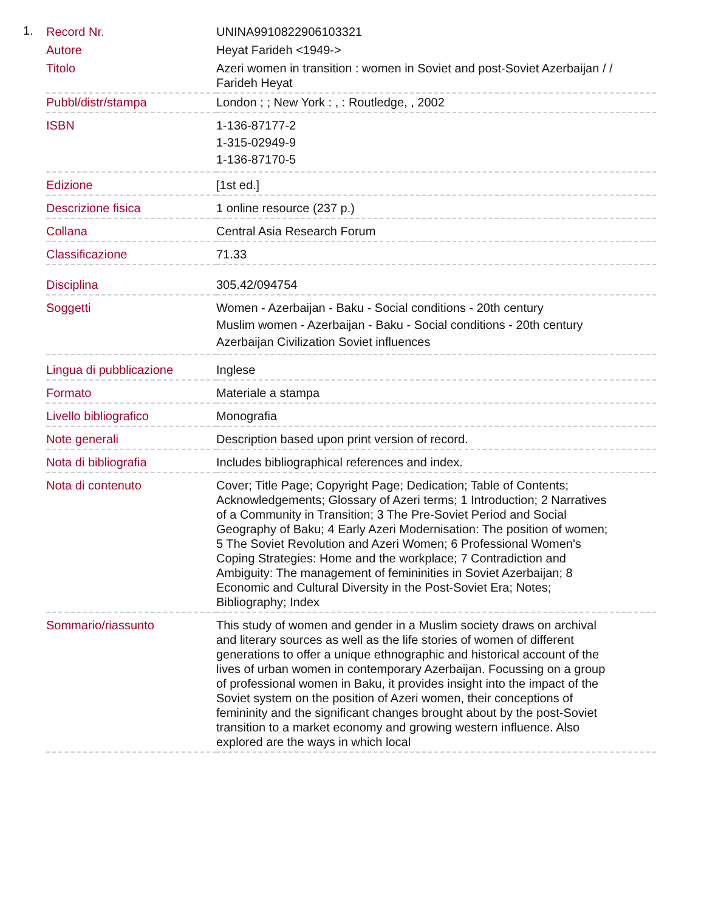1.
| Record Nr. | UNINA9910822906103321 |
| Autore | Heyat Farideh <1949-> |
| Titolo | Azeri women in transition : women in Soviet and post-Soviet Azerbaijan / / Farideh Heyat |
| Pubbl/distr/stampa | London ; ; New York : , : Routledge, , 2002 |
| ISBN | 1-136-87177-2 1-315-02949-9 1-136-87170-5 |
| Edizione | [1st ed.] |
| Descrizione fisica | 1 online resource (237 p.) |
| Collana | Central Asia Research Forum |
| Classificazione | 71.33 |
| Disciplina | 305.42/094754 |
| Soggetti | Women - Azerbaijan - Baku - Social conditions - 20th century Muslim women - Azerbaijan - Baku - Social conditions - 20th century Azerbaijan Civilization Soviet influences |
| Lingua di pubblicazione | Inglese |
| Formato | Materiale a stampa |
| Livello bibliografico | Monografia |
| Note generali | Description based upon print version of record. |
| Nota di bibliografia | Includes bibliographical references and index. |
| Nota di contenuto | Cover; Title Page; Copyright Page; Dedication; Table of Contents; Acknowledgements; Glossary of Azeri terms; 1 Introduction; 2 Narratives of a Community in Transition; 3 The Pre-Soviet Period and Social Geography of Baku; 4 Early Azeri Modernisation: The position of women; 5 The Soviet Revolution and Azeri Women; 6 Professional Women's Coping Strategies: Home and the workplace; 7 Contradiction and Ambiguity: The management of femininities in Soviet Azerbaijan; 8 Economic and Cultural Diversity in the Post-Soviet Era; Notes; Bibliography; Index |
| Sommario/riassunto | This study of women and gender in a Muslim society draws on archival and literary sources as well as the life stories of women of different generations to offer a unique ethnographic and historical account of the lives of urban women in contemporary Azerbaijan. Focussing on a group of professional women in Baku, it provides insight into the impact of the Soviet system on the position of Azeri women, their conceptions of femininity and the significant changes brought about by the post-Soviet transition to a market economy and growing western influence. Also explored are the ways in which local |